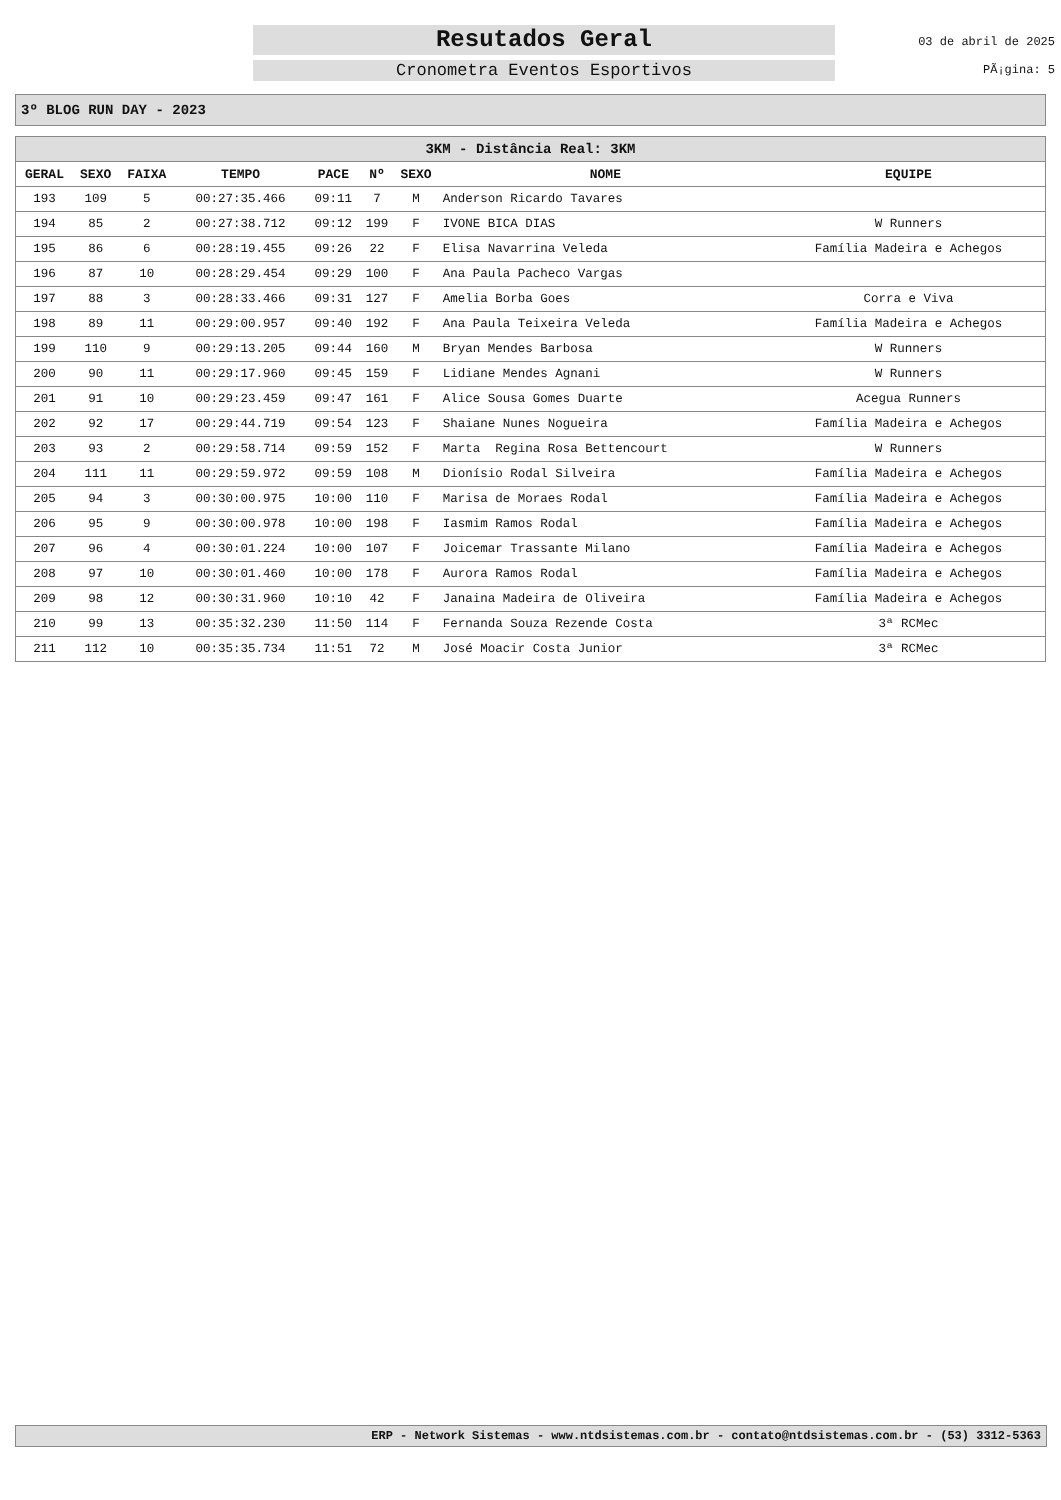Resutados Geral
Cronometra Eventos Esportivos
03 de abril de 2025
PÃ¡gina: 5
3º BLOG RUN DAY - 2023
| 3KM - Distância Real: 3KM | | | | | | | | |
| --- | --- | --- | --- | --- | --- | --- | --- | --- |
| GERAL | SEXO | FAIXA | TEMPO | PACE | Nº | SEXO | NOME | EQUIPE |
| 193 | 109 | 5 | 00:27:35.466 | 09:11 | 7 | M | Anderson Ricardo Tavares | |
| 194 | 85 | 2 | 00:27:38.712 | 09:12 | 199 | F | IVONE BICA DIAS | W Runners |
| 195 | 86 | 6 | 00:28:19.455 | 09:26 | 22 | F | Elisa Navarrina Veleda | Família Madeira e Achegos |
| 196 | 87 | 10 | 00:28:29.454 | 09:29 | 100 | F | Ana Paula Pacheco Vargas | |
| 197 | 88 | 3 | 00:28:33.466 | 09:31 | 127 | F | Amelia Borba Goes | Corra e Viva |
| 198 | 89 | 11 | 00:29:00.957 | 09:40 | 192 | F | Ana Paula Teixeira Veleda | Família Madeira e Achegos |
| 199 | 110 | 9 | 00:29:13.205 | 09:44 | 160 | M | Bryan Mendes Barbosa | W Runners |
| 200 | 90 | 11 | 00:29:17.960 | 09:45 | 159 | F | Lidiane Mendes Agnani | W Runners |
| 201 | 91 | 10 | 00:29:23.459 | 09:47 | 161 | F | Alice Sousa Gomes Duarte | Acegua Runners |
| 202 | 92 | 17 | 00:29:44.719 | 09:54 | 123 | F | Shaiane Nunes Nogueira | Família Madeira e Achegos |
| 203 | 93 | 2 | 00:29:58.714 | 09:59 | 152 | F | Marta Regina Rosa Bettencourt | W Runners |
| 204 | 111 | 11 | 00:29:59.972 | 09:59 | 108 | M | Dionísio Rodal Silveira | Família Madeira e Achegos |
| 205 | 94 | 3 | 00:30:00.975 | 10:00 | 110 | F | Marisa de Moraes Rodal | Família Madeira e Achegos |
| 206 | 95 | 9 | 00:30:00.978 | 10:00 | 198 | F | Iasmim Ramos Rodal | Família Madeira e Achegos |
| 207 | 96 | 4 | 00:30:01.224 | 10:00 | 107 | F | Joicemar Trassante Milano | Família Madeira e Achegos |
| 208 | 97 | 10 | 00:30:01.460 | 10:00 | 178 | F | Aurora Ramos Rodal | Família Madeira e Achegos |
| 209 | 98 | 12 | 00:30:31.960 | 10:10 | 42 | F | Janaina Madeira de Oliveira | Família Madeira e Achegos |
| 210 | 99 | 13 | 00:35:32.230 | 11:50 | 114 | F | Fernanda Souza Rezende Costa | 3ª RCMec |
| 211 | 112 | 10 | 00:35:35.734 | 11:51 | 72 | M | José Moacir Costa Junior | 3ª RCMec |
ERP - Network Sistemas - www.ntdsistemas.com.br - contato@ntdsistemas.com.br - (53) 3312-5363